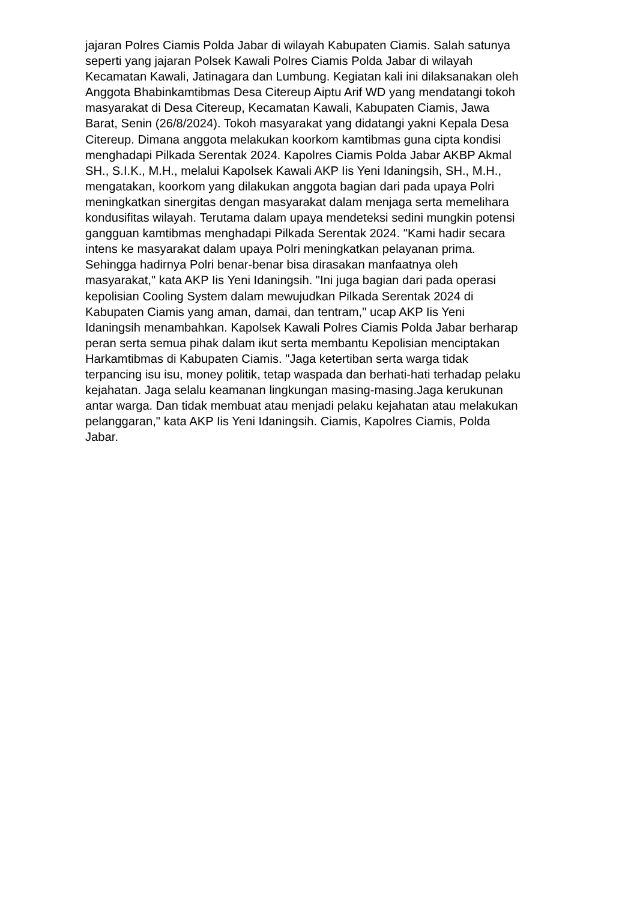jajaran Polres Ciamis Polda Jabar di wilayah Kabupaten Ciamis. Salah satunya
seperti yang jajaran Polsek Kawali Polres Ciamis Polda Jabar di wilayah
Kecamatan Kawali, Jatinagara dan Lumbung. Kegiatan kali ini dilaksanakan oleh
Anggota Bhabinkamtibmas Desa Citereup Aiptu Arif WD yang mendatangi tokoh
masyarakat di Desa Citereup, Kecamatan Kawali, Kabupaten Ciamis, Jawa
Barat, Senin (26/8/2024). Tokoh masyarakat yang didatangi yakni Kepala Desa
Citereup. Dimana anggota melakukan koorkom kamtibmas guna cipta kondisi
menghadapi Pilkada Serentak 2024. Kapolres Ciamis Polda Jabar AKBP Akmal
SH., S.I.K., M.H., melalui Kapolsek Kawali AKP Iis Yeni Idaningsih, SH., M.H.,
mengatakan, koorkom yang dilakukan anggota bagian dari pada upaya Polri
meningkatkan sinergitas dengan masyarakat dalam menjaga serta memelihara
kondusifitas wilayah. Terutama dalam upaya mendeteksi sedini mungkin potensi
gangguan kamtibmas menghadapi Pilkada Serentak 2024. "Kami hadir secara
intens ke masyarakat dalam upaya Polri meningkatkan pelayanan prima.
Sehingga hadirnya Polri benar-benar bisa dirasakan manfaatnya oleh
masyarakat," kata AKP Iis Yeni Idaningsih. "Ini juga bagian dari pada operasi
kepolisian Cooling System dalam mewujudkan Pilkada Serentak 2024 di
Kabupaten Ciamis yang aman, damai, dan tentram," ucap AKP Iis Yeni
Idaningsih menambahkan. Kapolsek Kawali Polres Ciamis Polda Jabar berharap
peran serta semua pihak dalam ikut serta membantu Kepolisian menciptakan
Harkamtibmas di Kabupaten Ciamis. "Jaga ketertiban serta warga tidak
terpancing isu isu, money politik, tetap waspada dan berhati-hati terhadap pelaku
kejahatan. Jaga selalu keamanan lingkungan masing-masing.Jaga kerukunan
antar warga. Dan tidak membuat atau menjadi pelaku kejahatan atau melakukan
pelanggaran," kata AKP Iis Yeni Idaningsih. Ciamis, Kapolres Ciamis, Polda
Jabar.